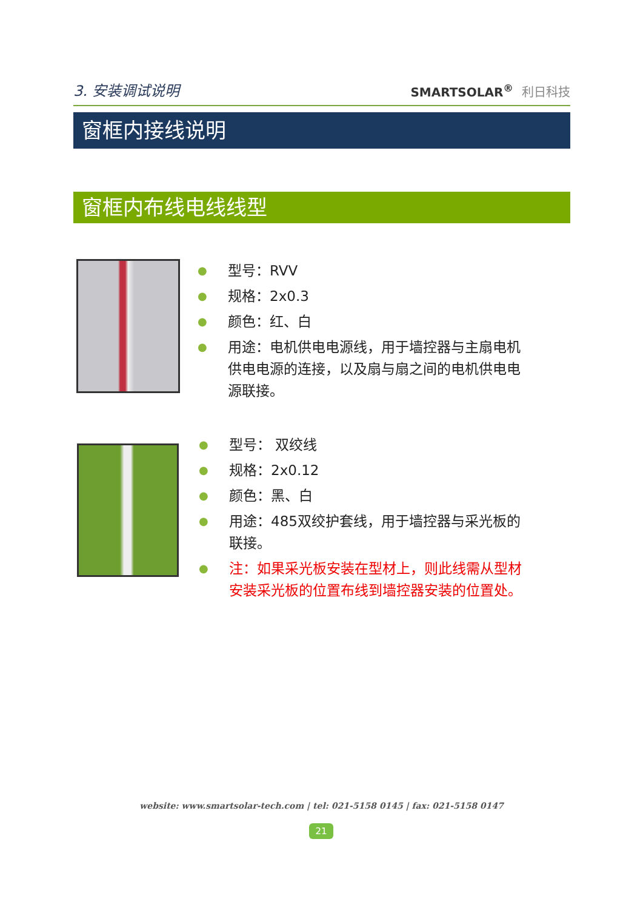3. 安装调试说明
SMARTSOLAR<sup>®</sup> 利日科技
窗框内接线说明
窗框内布线电线线型
● 型号：RVV
● 规格：2x0.3
● 颜色：红、白
● 用途：电机供电电源线，用于墙控器与主扇电机供电电源的连接，以及扇与扇之间的电机供电电源联接。
● 型号： 双绞线
● 规格：2x0.12
● 颜色：黑、白
● 用途：485双绞护套线，用于墙控器与采光板的联接。
● 注：如果采光板安装在型材上，则此线需从型材安装采光板的位置布线到墙控器安装的位置处。
website: www.smartsolar-tech.com | tel: 021-5158 0145 | fax: 021-5158 0147
21